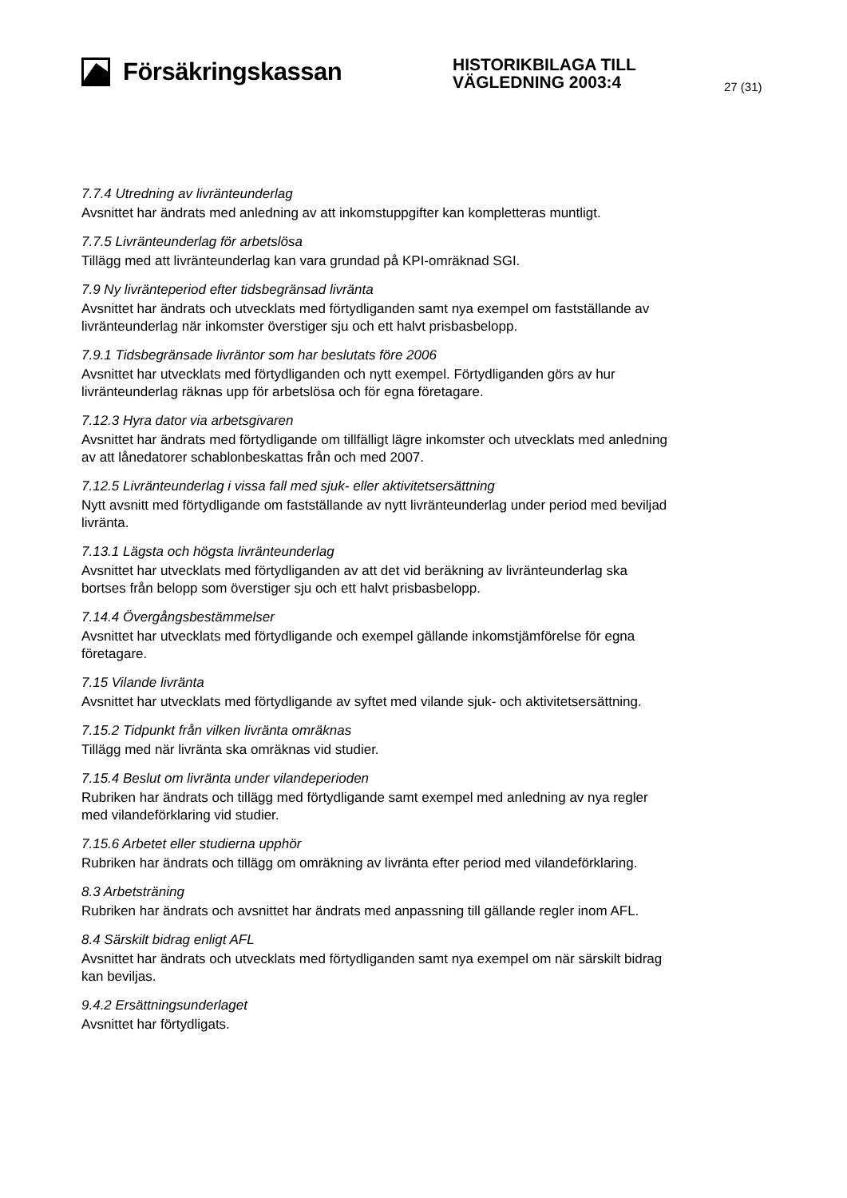Försäkringskassan
HISTORIKBILAGA TILL
VÄGLEDNING 2003:4
27 (31)
7.7.4 Utredning av livränteunderlag
Avsnittet har ändrats med anledning av att inkomstuppgifter kan kompletteras muntligt.
7.7.5 Livränteunderlag för arbetslösa
Tillägg med att livränteunderlag kan vara grundad på KPI-omräknad SGI.
7.9 Ny livränteperiod efter tidsbegränsad livränta
Avsnittet har ändrats och utvecklats med förtydliganden samt nya exempel om fastställande av livränteunderlag när inkomster överstiger sju och ett halvt prisbasbelopp.
7.9.1 Tidsbegränsade livräntor som har beslutats före 2006
Avsnittet har utvecklats med förtydliganden och nytt exempel. Förtydliganden görs av hur livränteunderlag räknas upp för arbetslösa och för egna företagare.
7.12.3 Hyra dator via arbetsgivaren
Avsnittet har ändrats med förtydligande om tillfälligt lägre inkomster och utvecklats med anledning av att lånedatorer schablonbeskattas från och med 2007.
7.12.5 Livränteunderlag i vissa fall med sjuk- eller aktivitetsersättning
Nytt avsnitt med förtydligande om fastställande av nytt livränteunderlag under period med beviljad livränta.
7.13.1 Lägsta och högsta livränteunderlag
Avsnittet har utvecklats med förtydliganden av att det vid beräkning av livränteunderlag ska bortses från belopp som överstiger sju och ett halvt prisbasbelopp.
7.14.4 Övergångsbestämmelser
Avsnittet har utvecklats med förtydligande och exempel gällande inkomstjämförelse för egna företagare.
7.15 Vilande livränta
Avsnittet har utvecklats med förtydligande av syftet med vilande sjuk- och aktivitetsersättning.
7.15.2 Tidpunkt från vilken livränta omräknas
Tillägg med när livränta ska omräknas vid studier.
7.15.4 Beslut om livränta under vilandeperioden
Rubriken har ändrats och tillägg med förtydligande samt exempel med anledning av nya regler med vilandeförklaring vid studier.
7.15.6 Arbetet eller studierna upphör
Rubriken har ändrats och tillägg om omräkning av livränta efter period med vilandeförklaring.
8.3 Arbetsträning
Rubriken har ändrats och avsnittet har ändrats med anpassning till gällande regler inom AFL.
8.4 Särskilt bidrag enligt AFL
Avsnittet har ändrats och utvecklats med förtydliganden samt nya exempel om när särskilt bidrag kan beviljas.
9.4.2 Ersättningsunderlaget
Avsnittet har förtydligats.